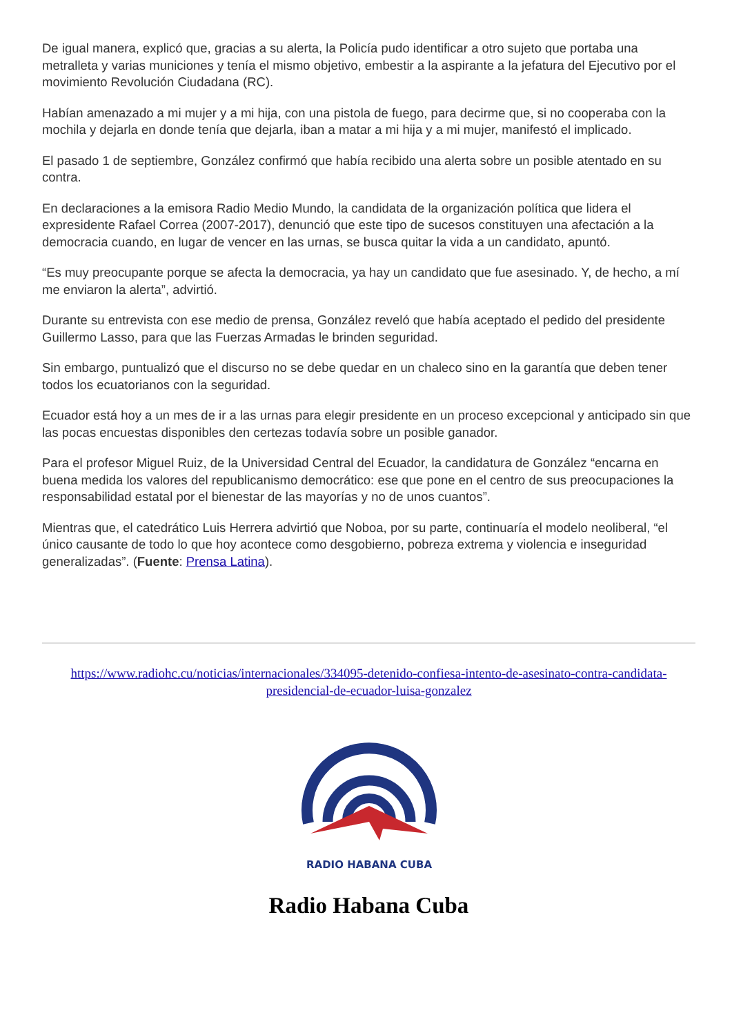De igual manera, explicó que, gracias a su alerta, la Policía pudo identificar a otro sujeto que portaba una metralleta y varias municiones y tenía el mismo objetivo, embestir a la aspirante a la jefatura del Ejecutivo por el movimiento Revolución Ciudadana (RC).
Habían amenazado a mi mujer y a mi hija, con una pistola de fuego, para decirme que, si no cooperaba con la mochila y dejarla en donde tenía que dejarla, iban a matar a mi hija y a mi mujer, manifestó el implicado.
El pasado 1 de septiembre, González confirmó que había recibido una alerta sobre un posible atentado en su contra.
En declaraciones a la emisora Radio Medio Mundo, la candidata de la organización política que lidera el expresidente Rafael Correa (2007-2017), denunció que este tipo de sucesos constituyen una afectación a la democracia cuando, en lugar de vencer en las urnas, se busca quitar la vida a un candidato, apuntó.
“Es muy preocupante porque se afecta la democracia, ya hay un candidato que fue asesinado. Y, de hecho, a mí me enviaron la alerta”, advirtió.
Durante su entrevista con ese medio de prensa, González reveló que había aceptado el pedido del presidente Guillermo Lasso, para que las Fuerzas Armadas le brinden seguridad.
Sin embargo, puntualizó que el discurso no se debe quedar en un chaleco sino en la garantía que deben tener todos los ecuatorianos con la seguridad.
Ecuador está hoy a un mes de ir a las urnas para elegir presidente en un proceso excepcional y anticipado sin que las pocas encuestas disponibles den certezas todavía sobre un posible ganador.
Para el profesor Miguel Ruiz, de la Universidad Central del Ecuador, la candidatura de González “encarna en buena medida los valores del republicanismo democrático: ese que pone en el centro de sus preocupaciones la responsabilidad estatal por el bienestar de las mayorías y no de unos cuantos”.
Mientras que, el catedrático Luis Herrera advirtió que Noboa, por su parte, continuaría el modelo neoliberal, “el único causante de todo lo que hoy acontece como desgobierno, pobreza extrema y violencia e inseguridad generalizadas”. (Fuente: Prensa Latina).
https://www.radiohc.cu/noticias/internacionales/334095-detenido-confiesa-intento-de-asesinato-contra-candidata-presidencial-de-ecuador-luisa-gonzalez
RADIO HABANA CUBA
Radio Habana Cuba